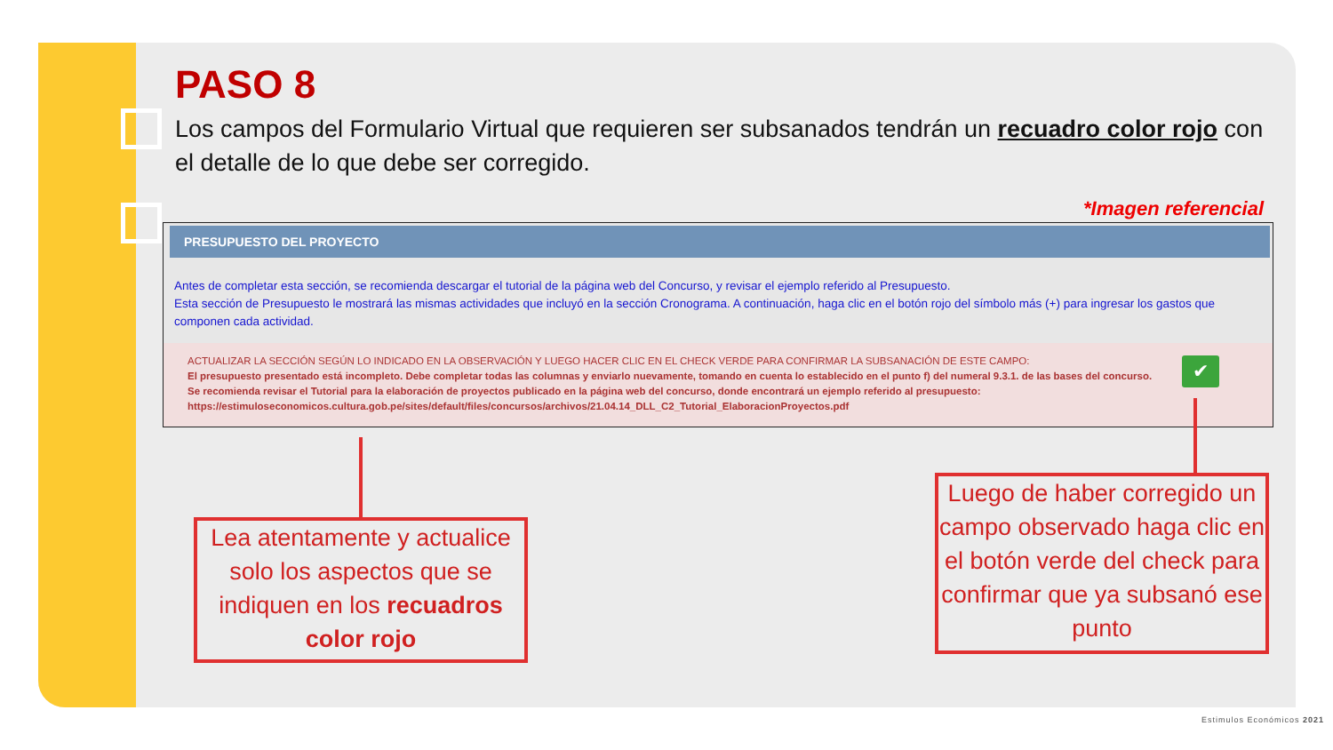PASO 8
Los campos del Formulario Virtual que requieren ser subsanados tendrán un recuadro color rojo con el detalle de lo que debe ser corregido.
*Imagen referencial
PRESUPUESTO DEL PROYECTO
Antes de completar esta sección, se recomienda descargar el tutorial de la página web del Concurso, y revisar el ejemplo referido al Presupuesto.
Esta sección de Presupuesto le mostrará las mismas actividades que incluyó en la sección Cronograma. A continuación, haga clic en el botón rojo del símbolo más (+) para ingresar los gastos que componen cada actividad.
ACTUALIZAR LA SECCIÓN SEGÚN LO INDICADO EN LA OBSERVACIÓN Y LUEGO HACER CLIC EN EL CHECK VERDE PARA CONFIRMAR LA SUBSANACIÓN DE ESTE CAMPO:
El presupuesto presentado está incompleto. Debe completar todas las columnas y enviarlo nuevamente, tomando en cuenta lo establecido en el punto f) del numeral 9.3.1. de las bases del concurso.
Se recomienda revisar el Tutorial para la elaboración de proyectos publicado en la página web del concurso, donde encontrará un ejemplo referido al presupuesto: https://estimuloseconomicos.cultura.gob.pe/sites/default/files/concursos/archivos/21.04.14_DLL_C2_Tutorial_ElaboracionProyectos.pdf
✔
Lea atentamente y actualice solo los aspectos que se indiquen en los recuadros color rojo
Luego de haber corregido un campo observado haga clic en el botón verde del check para confirmar que ya subsanó ese punto
Estimulos Económicos 2021